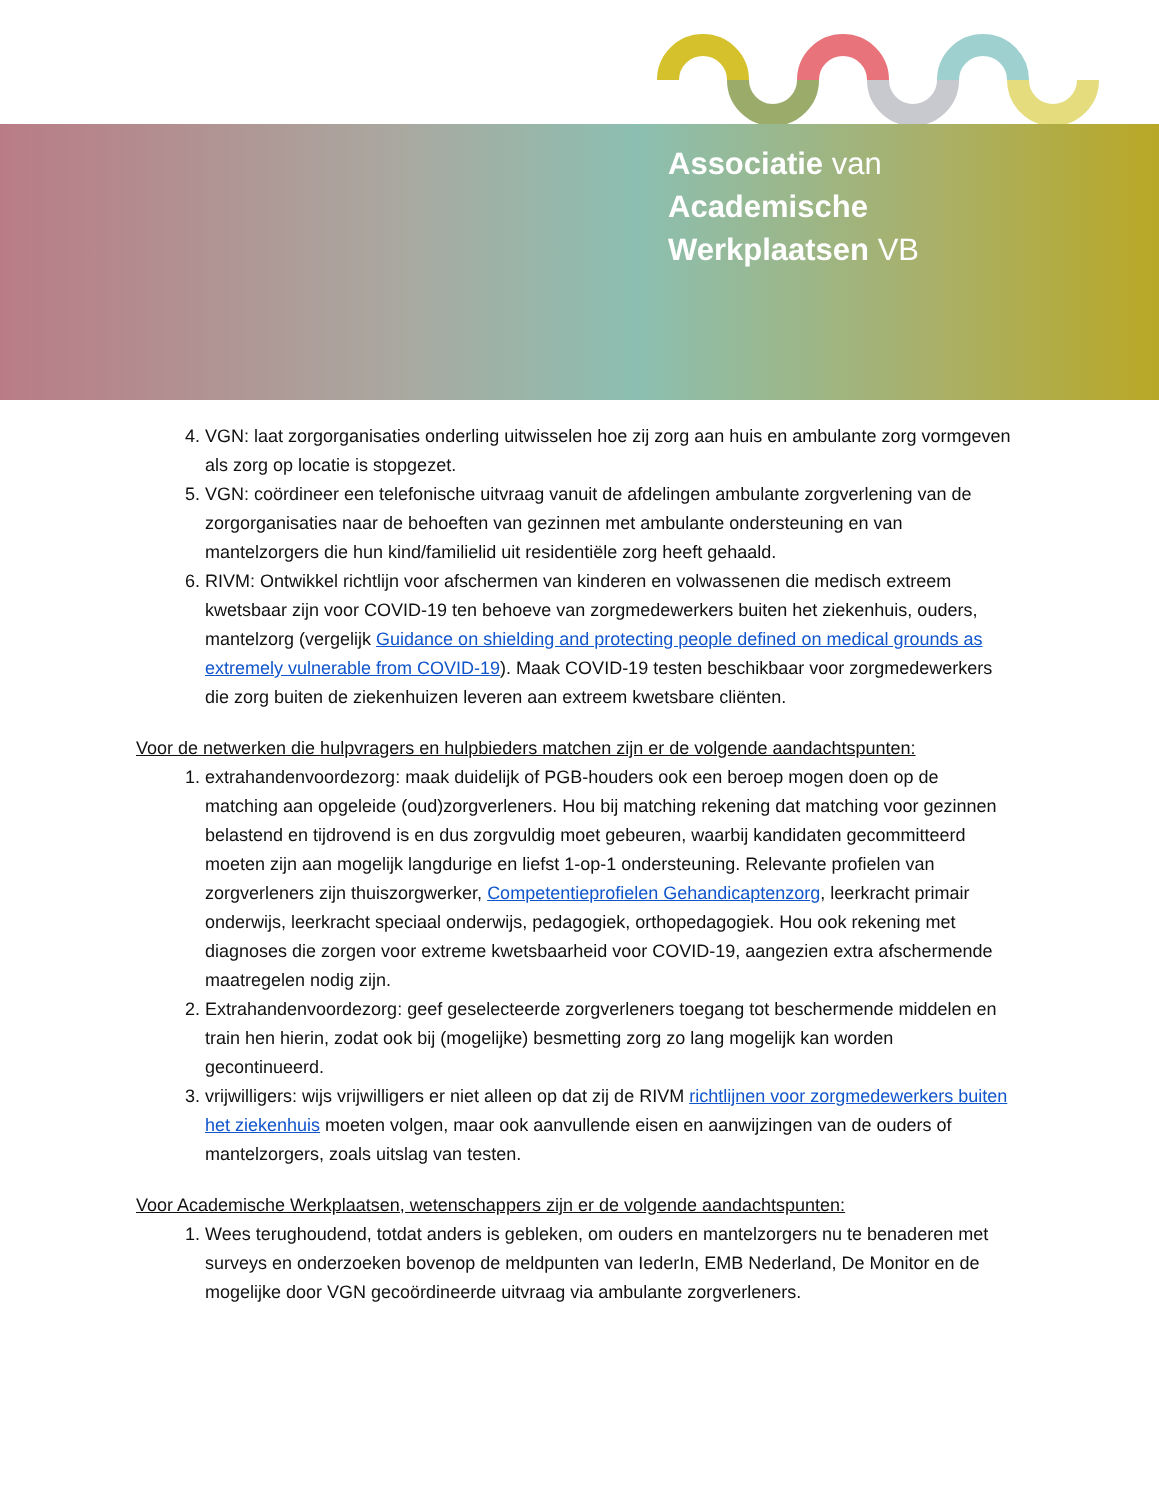Associatie van
Academische
Werkplaatsen VB
4. VGN: laat zorgorganisaties onderling uitwisselen hoe zij zorg aan huis en ambulante zorg vormgeven als zorg op locatie is stopgezet.
5. VGN: coördineer een telefonische uitvraag vanuit de afdelingen ambulante zorgverlening van de zorgorganisaties naar de behoeften van gezinnen met ambulante ondersteuning en van mantelzorgers die hun kind/familielid uit residentiële zorg heeft gehaald.
6. RIVM: Ontwikkel richtlijn voor afschermen van kinderen en volwassenen die medisch extreem kwetsbaar zijn voor COVID-19 ten behoeve van zorgmedewerkers buiten het ziekenhuis, ouders, mantelzorg (vergelijk Guidance on shielding and protecting people defined on medical grounds as extremely vulnerable from COVID-19). Maak COVID-19 testen beschikbaar voor zorgmedewerkers die zorg buiten de ziekenhuizen leveren aan extreem kwetsbare cliënten.
Voor de netwerken die hulpvragers en hulpbieders matchen zijn er de volgende aandachtspunten:
1. extrahandenvoordezorg: maak duidelijk of PGB-houders ook een beroep mogen doen op de matching aan opgeleide (oud)zorgverleners. Hou bij matching rekening dat matching voor gezinnen belastend en tijdrovend is en dus zorgvuldig moet gebeuren, waarbij kandidaten gecommitteerd moeten zijn aan mogelijk langdurige en liefst 1-op-1 ondersteuning. Relevante profielen van zorgverleners zijn thuiszorgwerker, Competentieprofielen Gehandicaptenzorg, leerkracht primair onderwijs, leerkracht speciaal onderwijs, pedagogiek, orthopedagogiek. Hou ook rekening met diagnoses die zorgen voor extreme kwetsbaarheid voor COVID-19, aangezien extra afschermende maatregelen nodig zijn.
2. Extrahandenvoordezorg: geef geselecteerde zorgverleners toegang tot beschermende middelen en train hen hierin, zodat ook bij (mogelijke) besmetting zorg zo lang mogelijk kan worden gecontinueerd.
3. vrijwilligers: wijs vrijwilligers er niet alleen op dat zij de RIVM richtlijnen voor zorgmedewerkers buiten het ziekenhuis moeten volgen, maar ook aanvullende eisen en aanwijzingen van de ouders of mantelzorgers, zoals uitslag van testen.
Voor Academische Werkplaatsen, wetenschappers zijn er de volgende aandachtspunten:
1. Wees terughoudend, totdat anders is gebleken, om ouders en mantelzorgers nu te benaderen met surveys en onderzoeken bovenop de meldpunten van IederIn, EMB Nederland, De Monitor en de mogelijke door VGN gecoördineerde uitvraag via ambulante zorgverleners.